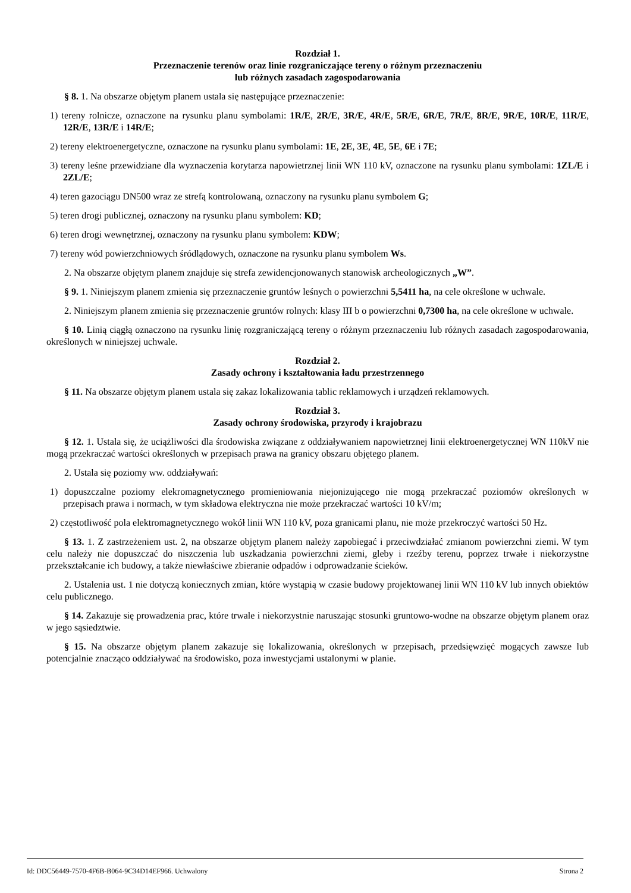Rozdział 1.
Przeznaczenie terenów oraz linie rozgraniczające tereny o różnym przeznaczeniu
lub różnych zasadach zagospodarowania
§ 8. 1. Na obszarze objętym planem ustala się następujące przeznaczenie:
1) tereny rolnicze, oznaczone na rysunku planu symbolami: 1R/E, 2R/E, 3R/E, 4R/E, 5R/E, 6R/E, 7R/E, 8R/E, 9R/E, 10R/E, 11R/E, 12R/E, 13R/E i 14R/E;
2) tereny elektroenergetyczne, oznaczone na rysunku planu symbolami: 1E, 2E, 3E, 4E, 5E, 6E i 7E;
3) tereny leśne przewidziane dla wyznaczenia korytarza napowietrznej linii WN 110 kV, oznaczone na rysunku planu symbolami: 1ZL/E i 2ZL/E;
4) teren gazociągu DN500 wraz ze strefą kontrolowaną, oznaczony na rysunku planu symbolem G;
5) teren drogi publicznej, oznaczony na rysunku planu symbolem: KD;
6) teren drogi wewnętrznej, oznaczony na rysunku planu symbolem: KDW;
7) tereny wód powierzchniowych śródlądowych, oznaczone na rysunku planu symbolem Ws.
2. Na obszarze objętym planem znajduje się strefa zewidencjonowanych stanowisk archeologicznych „W”.
§ 9. 1. Niniejszym planem zmienia się przeznaczenie gruntów leśnych o powierzchni 5,5411 ha, na cele określone w uchwale.
2. Niniejszym planem zmienia się przeznaczenie gruntów rolnych: klasy III b o powierzchni 0,7300 ha, na cele określone w uchwale.
§ 10. Linią ciągłą oznaczono na rysunku linię rozgraniczającą tereny o różnym przeznaczeniu lub różnych zasadach zagospodarowania, określonych w niniejszej uchwale.
Rozdział 2.
Zasady ochrony i kształtowania ładu przestrzennego
§ 11. Na obszarze objętym planem ustala się zakaz lokalizowania tablic reklamowych i urządzeń reklamowych.
Rozdział 3.
Zasady ochrony środowiska, przyrody i krajobrazu
§ 12. 1. Ustala się, że uciążliwości dla środowiska związane z oddziaływaniem napowietrznej linii elektroenergetycznej WN 110kV nie mogą przekraczać wartości określonych w przepisach prawa na granicy obszaru objętego planem.
2. Ustala się poziomy ww. oddziaływań:
1) dopuszczalne poziomy elekromagnetycznego promieniowania niejonizującego nie mogą przekraczać poziomów określonych w przepisach prawa i normach, w tym składowa elektryczna nie może przekraczać wartości 10 kV/m;
2) częstotliwość pola elektromagnetycznego wokół linii WN 110 kV, poza granicami planu, nie może przekroczyć wartości 50 Hz.
§ 13. 1. Z zastrzeżeniem ust. 2, na obszarze objętym planem należy zapobiegać i przeciwdziałać zmianom powierzchni ziemi. W tym celu należy nie dopuszczać do niszczenia lub uszkadzania powierzchni ziemi, gleby i rzeźby terenu, poprzez trwałe i niekorzystne przekształcanie ich budowy, a także niewłaściwe zbieranie odpadów i odprowadzanie ścieków.
2. Ustalenia ust. 1 nie dotyczą koniecznych zmian, które wystąpią w czasie budowy projektowanej linii WN 110 kV lub innych obiektów celu publicznego.
§ 14. Zakazuje się prowadzenia prac, które trwale i niekorzystnie naruszając stosunki gruntowo-wodne na obszarze objętym planem oraz w jego sąsiedztwie.
§ 15. Na obszarze objętym planem zakazuje się lokalizowania, określonych w przepisach, przedsięwzięć mogących zawsze lub potencjalnie znacząco oddziaływać na środowisko, poza inwestycjami ustalonymi w planie.
Id: DDC56449-7570-4F6B-B064-9C34D14EF966. Uchwalony Strona 2